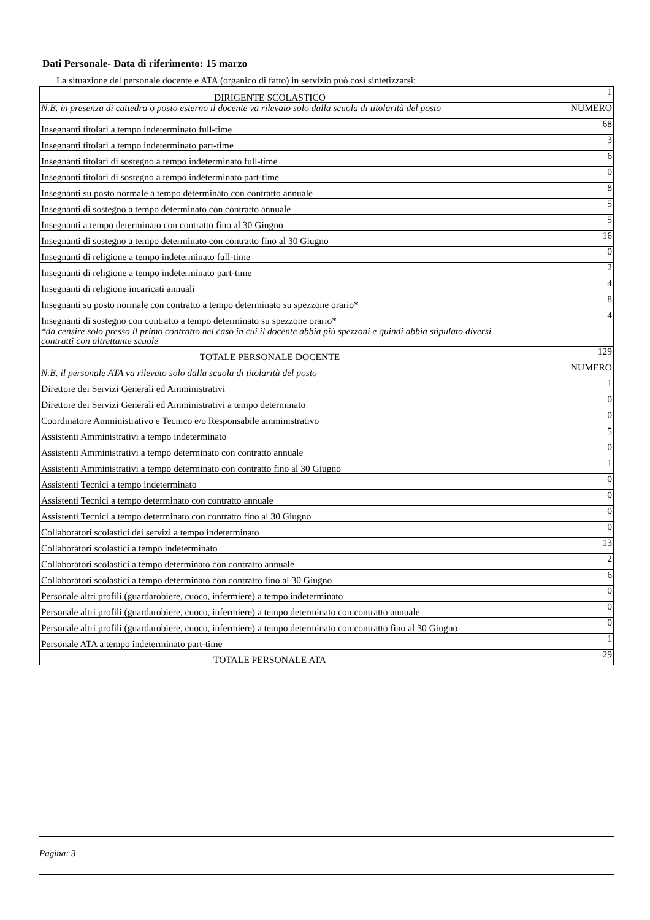Dati Personale- Data di riferimento: 15 marzo
La situazione del personale docente e ATA (organico di fatto) in servizio può così sintetizzarsi:
| DIRIGENTE SCOLASTICO | 1 |
| N.B. in presenza di cattedra o posto esterno il docente va rilevato solo dalla scuola di titolarità del posto | NUMERO |
| Insegnanti titolari a tempo indeterminato full-time | 68 |
| Insegnanti titolari a tempo indeterminato part-time | 3 |
| Insegnanti titolari di sostegno a tempo indeterminato full-time | 6 |
| Insegnanti titolari di sostegno a tempo indeterminato part-time | 0 |
| Insegnanti su posto normale a tempo determinato con contratto annuale | 8 |
| Insegnanti di sostegno a tempo determinato con contratto annuale | 5 |
| Insegnanti a tempo determinato con contratto fino al 30 Giugno | 5 |
| Insegnanti di sostegno a tempo determinato con contratto fino al 30 Giugno | 16 |
| Insegnanti di religione a tempo indeterminato full-time | 0 |
| Insegnanti di religione a tempo indeterminato part-time | 2 |
| Insegnanti di religione incaricati annuali | 4 |
| Insegnanti su posto normale con contratto a tempo determinato su spezzone orario* | 8 |
| Insegnanti di sostegno con contratto a tempo determinato su spezzone orario* | 4 |
| *da censire solo presso il primo contratto nel caso in cui il docente abbia più spezzoni e quindi abbia stipulato diversi contratti con altrettante scuole | |
| TOTALE PERSONALE DOCENTE | 129 |
| N.B. il personale ATA va rilevato solo dalla scuola di titolarità del posto | NUMERO |
| Direttore dei Servizi Generali ed Amministrativi | 1 |
| Direttore dei Servizi Generali ed Amministrativi a tempo determinato | 0 |
| Coordinatore Amministrativo e Tecnico e/o Responsabile amministrativo | 0 |
| Assistenti Amministrativi a tempo indeterminato | 5 |
| Assistenti Amministrativi a tempo determinato con contratto annuale | 0 |
| Assistenti Amministrativi a tempo determinato con contratto fino al 30 Giugno | 1 |
| Assistenti Tecnici a tempo indeterminato | 0 |
| Assistenti Tecnici a tempo determinato con contratto annuale | 0 |
| Assistenti Tecnici a tempo determinato con contratto fino al 30 Giugno | 0 |
| Collaboratori scolastici dei servizi a tempo indeterminato | 0 |
| Collaboratori scolastici a tempo indeterminato | 13 |
| Collaboratori scolastici a tempo determinato con contratto annuale | 2 |
| Collaboratori scolastici a tempo determinato con contratto fino al 30 Giugno | 6 |
| Personale altri profili (guardarobiere, cuoco, infermiere) a tempo indeterminato | 0 |
| Personale altri profili (guardarobiere, cuoco, infermiere) a tempo determinato con contratto annuale | 0 |
| Personale altri profili (guardarobiere, cuoco, infermiere) a tempo determinato con contratto fino al 30 Giugno | 0 |
| Personale ATA a tempo indeterminato part-time | 1 |
| TOTALE PERSONALE ATA | 29 |
Pagina: 3